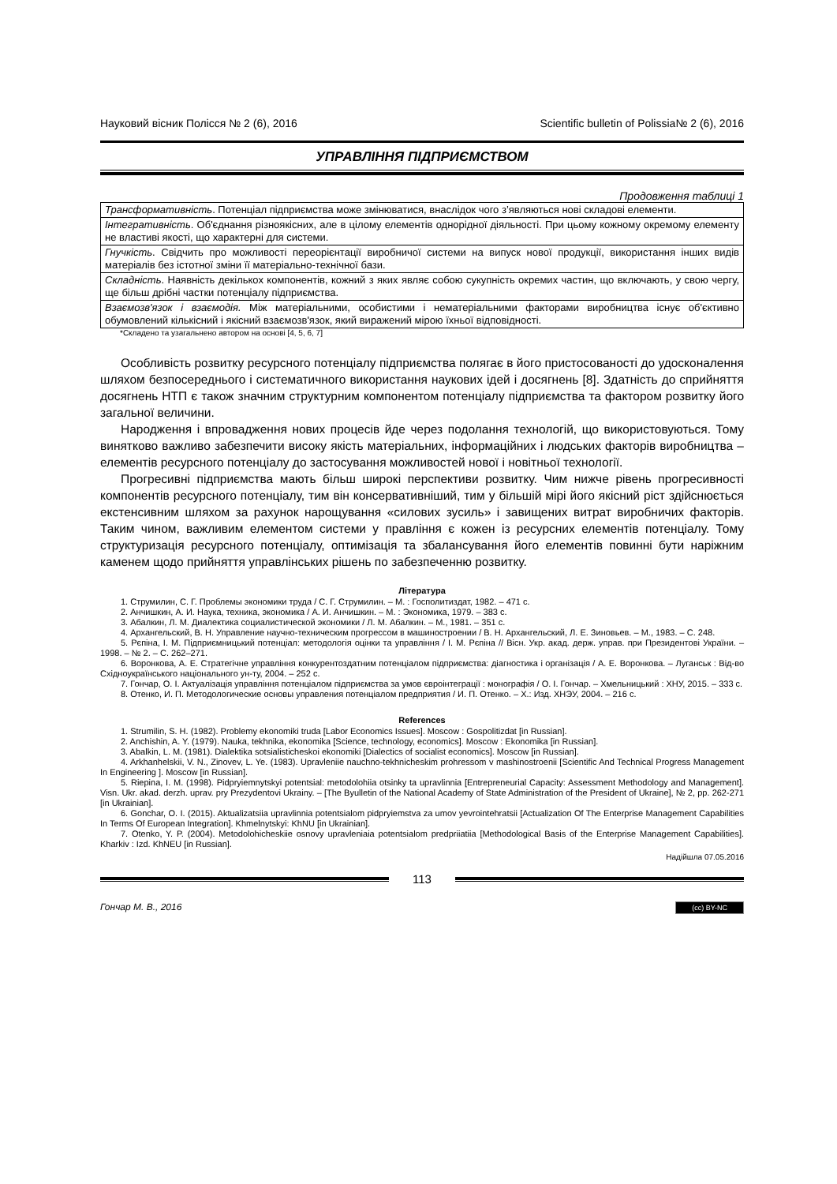Науковий вісник Полісся № 2 (6), 2016 Scientific bulletin of Polissia№ 2 (6), 2016
УПРАВЛІННЯ ПІДПРИЄМСТВОМ
Продовження таблиці 1
| Трансформативність . Потенціал підприємства може змінюватися, внаслідок чого з’являються нові складові елементи. |
| Інтегративність . Об'єднання різноякісних, але в цілому елементів однорідної діяльності. При цьому кожному окремому елементу не властиві якості, що характерні для системи. |
| Гнучкість . Свідчить про можливості переорієнтації виробничої системи на випуск нової продукції, використання інших видів матеріалів без істотної зміни її матеріально-технічної бази. |
| Складність . Наявність декількох компонентів, кожний з яких являє собою сукупність окремих частин, що включають, у свою чергу, ще більш дрібні частки потенціалу підприємства. |
| Взаємозв'язок і взаємодія. Між матеріальними, особистими і нематеріальними факторами виробництва існує об'єктивно обумовлений кількісний і якісний взаємозв'язок, який виражений мірою їхньої відповідності. |
*Складено та узагальнено автором на основі [4, 5, 6, 7]
Особливість розвитку ресурсного потенціалу підприємства полягає в його пристосованості до удосконалення шляхом безпосереднього і систематичного використання наукових ідей і досягнень [8]. Здатність до сприйняття досягнень НТП є також значним структурним компонентом потенціалу підприємства та фактором розвитку його загальної величини.
Народження і впровадження нових процесів йде через подолання технологій, що використовуються. Тому винятково важливо забезпечити високу якість матеріальних, інформаційних і людських факторів виробництва – елементів ресурсного потенціалу до застосування можливостей нової і новітньої технології.
Прогресивні підприємства мають більш широкі перспективи розвитку. Чим нижче рівень прогресивності компонентів ресурсного потенціалу, тим він консервативніший, тим у більшій мірі його якісний ріст здійснюється екстенсивним шляхом за рахунок нарощування «силових зусиль» і завищених витрат виробничих факторів. Таким чином, важливим елементом системи у правління є кожен із ресурсних елементів потенціалу. Тому структуризація ресурсного потенціалу, оптимізація та збалансування його елементів повинні бути наріжним каменем щодо прийняття управлінських рішень по забезпеченню розвитку.
Література
1. Струмилин, С. Г. Проблемы экономики труда / С. Г. Струмилин. – М. : Госполитиздат, 1982. – 471 с.
2. Анчишкин, А. И. Наука, техника, экономика / А. И. Анчишкин. – М. : Экономика, 1979. – 383 с.
3. Абалкин, Л. М. Диалектика социалистической экономики / Л. М. Абалкин. – М., 1981. – 351 с.
4. Архангельский, В. Н. Управление научно-техническим прогрессом в машиностроении / В. Н. Архангельский, Л. Е. Зиновьев. – М., 1983. – С. 248.
5. Рєпіна, І. М. Підприємницький потенціал: методологія оцінки та управління / І. М. Рєпіна // Вісн. Укр. акад. держ. управ. при Президентові України. – 1998. – № 2. – С. 262–271.
6. Воронкова, А. Е. Стратегічне управління конкурентоздатним потенціалом підприємства: діагностика і організація / А. Е. Воронкова. – Луганськ : Від-во Східноукраїнського національного ун-ту, 2004. – 252 с.
7. Гончар, О. І. Актуалізація управління потенціалом підприємства за умов євроінтеграції : монографія / О. І. Гончар. – Хмельницький : ХНУ, 2015. – 333 с.
8. Отенко, И. П. Методологические основы управления потенціалом предприятия / И. П. Отенко. – Х.: Изд. ХНЭУ, 2004. – 216 с.
References
1. Strumilin, S. H. (1982). Problemy ekonomiki truda [Labor Economics Issues]. Moscow : Gospolitizdat [in Russian].
2. Anchishin, A. Y. (1979). Nauka, tekhnika, ekonomika [Science, technology, economics]. Moscow : Ekonomika [in Russian].
3. Abalkin, L. M. (1981). Dialektika sotsialisticheskoi ekonomiki [Dialectics of socialist economics]. Moscow [in Russian].
4. Arkhanhelskii, V. N., Zinovev, L. Ye. (1983). Upravleniie nauchno-tekhnicheskim prohressom v mashinostroenii [Scientific And Technical Progress Management In Engineering ]. Moscow [in Russian].
5. Riepina, I. M. (1998). Pidpryiemnytskyi potentsial: metodolohiia otsinky ta upravlinnia [Entrepreneurial Capacity: Assessment Methodology and Management]. Visn. Ukr. akad. derzh. uprav. pry Prezydentovi Ukrainy. – [The Byulletin of the National Academy of State Administration of the President of Ukraine], № 2, pp. 262-271 [in Ukrainian].
6. Gonchar, O. I. (2015). Aktualizatsiia upravlinnia potentsialom pidpryiemstva za umov yevrointehratsii [Actualization Of The Enterprise Management Capabilities In Terms Of European Integration]. Khmelnytskyi: KhNU [in Ukrainian].
7. Otenko, Y. P. (2004). Metodolohicheskiie osnovy upravleniaia potentsialom predpriiatiia [Methodological Basis of the Enterprise Management Capabilities]. Kharkiv : Izd. KhNEU [in Russian].
Надійшла 07.05.2016
113
Гончар М. В., 2016 (cc) BY-NC